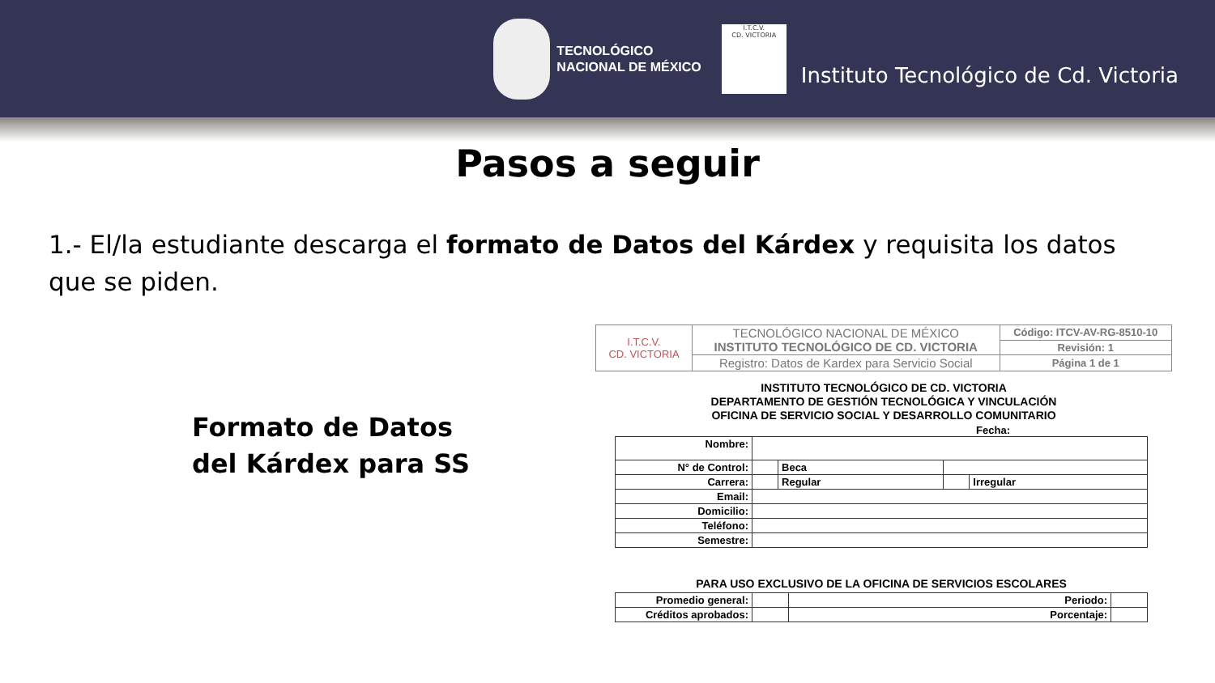TECNOLÓGICO
NACIONAL DE MÉXICO
I.T.C.V.
CD. VICTORIA
Instituto Tecnológico de Cd. Victoria
Pasos a seguir
1.- El/la estudiante descarga el formato de Datos del Kárdex y requisita los datos que se piden.
Formato de Datos
del Kárdex para SS
| I.T.C.V. CD. VICTORIA | TECNOLÓGICO NACIONAL DE MÉXICO INSTITUTO TECNOLÓGICO DE CD. VICTORIA | Código: ITCV-AV-RG-8510-10 |
| | | Revisión: 1 |
| | Registro: Datos de Kardex para Servicio Social | Página 1 de 1 |
INSTITUTO TECNOLÓGICO DE CD. VICTORIA
DEPARTAMENTO DE GESTIÓN TECNOLÓGICA Y VINCULACIÓN
OFICINA DE SERVICIO SOCIAL Y DESARROLLO COMUNITARIO
Fecha:
| Nombre: | | | | |
| N° de Control: | | Beca | | |
| Carrera: | | Regular | | Irregular |
| Email: | | | | |
| Domicilio: | | | | |
| Teléfono: | | | | |
| Semestre: | | | | |
PARA USO EXCLUSIVO DE LA OFICINA DE SERVICIOS ESCOLARES
| Promedio general: | | Periodo: | |
| Créditos aprobados: | | Porcentaje: | |